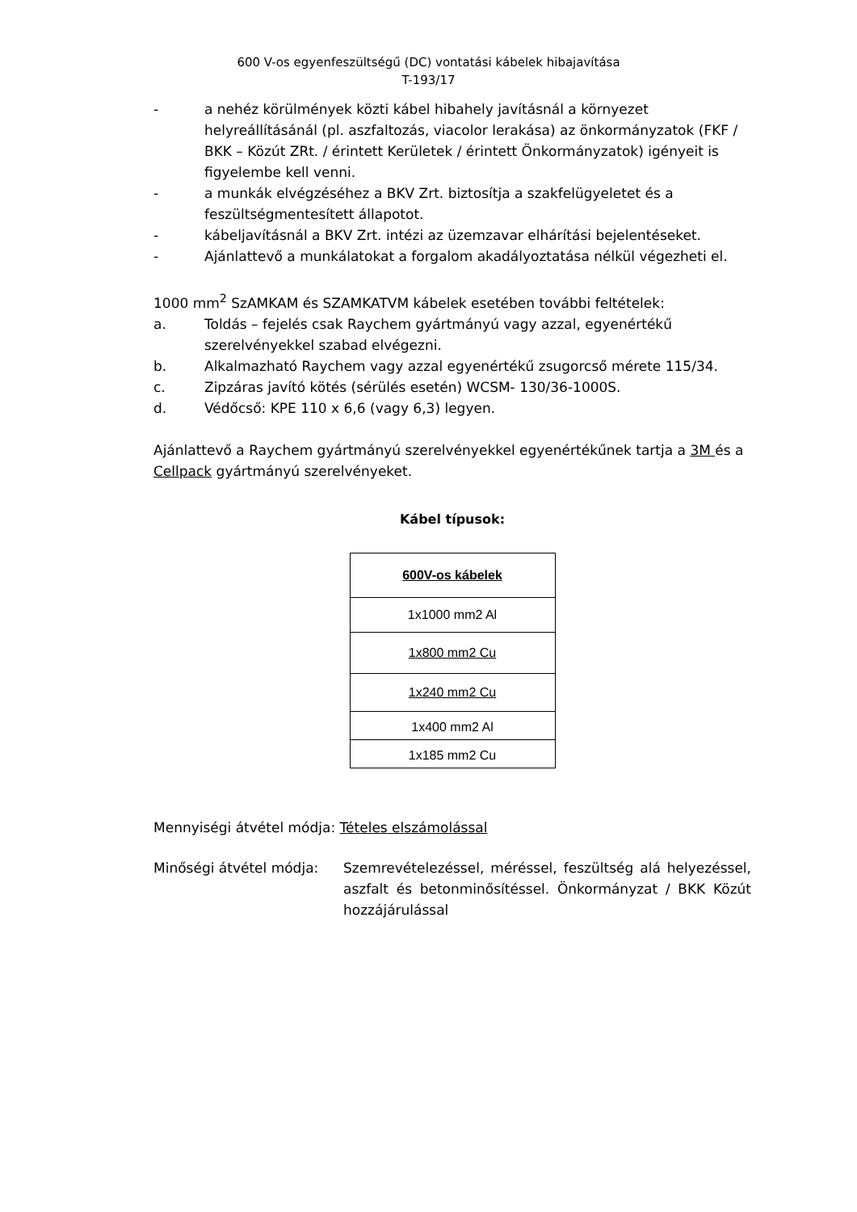600 V-os egyenfeszültségű (DC) vontatási kábelek hibajavítása
T-193/17
- a nehéz körülmények közti kábel hibahely javításnál a környezet helyreállításánál (pl. aszfaltozás, viacolor lerakása) az önkormányzatok (FKF / BKK – Közút ZRt. / érintett Kerületek / érintett Önkormányzatok) igényeit is figyelembe kell venni.
- a munkák elvégzéséhez a BKV Zrt. biztosítja a szakfelügyeletet és a feszültségmentesített állapotot.
- kábeljavításnál a BKV Zrt. intézi az üzemzavar elhárítási bejelentéseket.
- Ajánlattevő a munkálatokat a forgalom akadályoztatása nélkül végezheti el.
1000 mm<sup>2</sup> SzAMKAM és SZAMKATVM kábelek esetében további feltételek:
a. Toldás – fejelés csak Raychem gyártmányú vagy azzal, egyenértékű szerelvényekkel szabad elvégezni.
b. Alkalmazható Raychem vagy azzal egyenértékű zsugorcső mérete 115/34.
c. Zipzáras javító kötés (sérülés esetén) WCSM- 130/36-1000S.
d. Védőcső: KPE 110 x 6,6 (vagy 6,3) legyen.
Ajánlattevő a Raychem gyártmányú szerelvényekkel egyenértékűnek tartja a 3M és a Cellpack gyártmányú szerelvényeket.
Kábel típusok:
| 600V-os kábelek |
| --- |
| 1x1000 mm2 Al |
| 1x800 mm2 Cu |
| 1x240 mm2 Cu |
| 1x400 mm2 Al |
| 1x185 mm2 Cu |
Mennyiségi átvétel módja: Tételes elszámolással
Minőségi átvétel módja: Szemrevételezéssel, méréssel, feszültség alá helyezéssel, aszfalt és betonminősítéssel. Önkormányzat / BKK Közút hozzájárulással